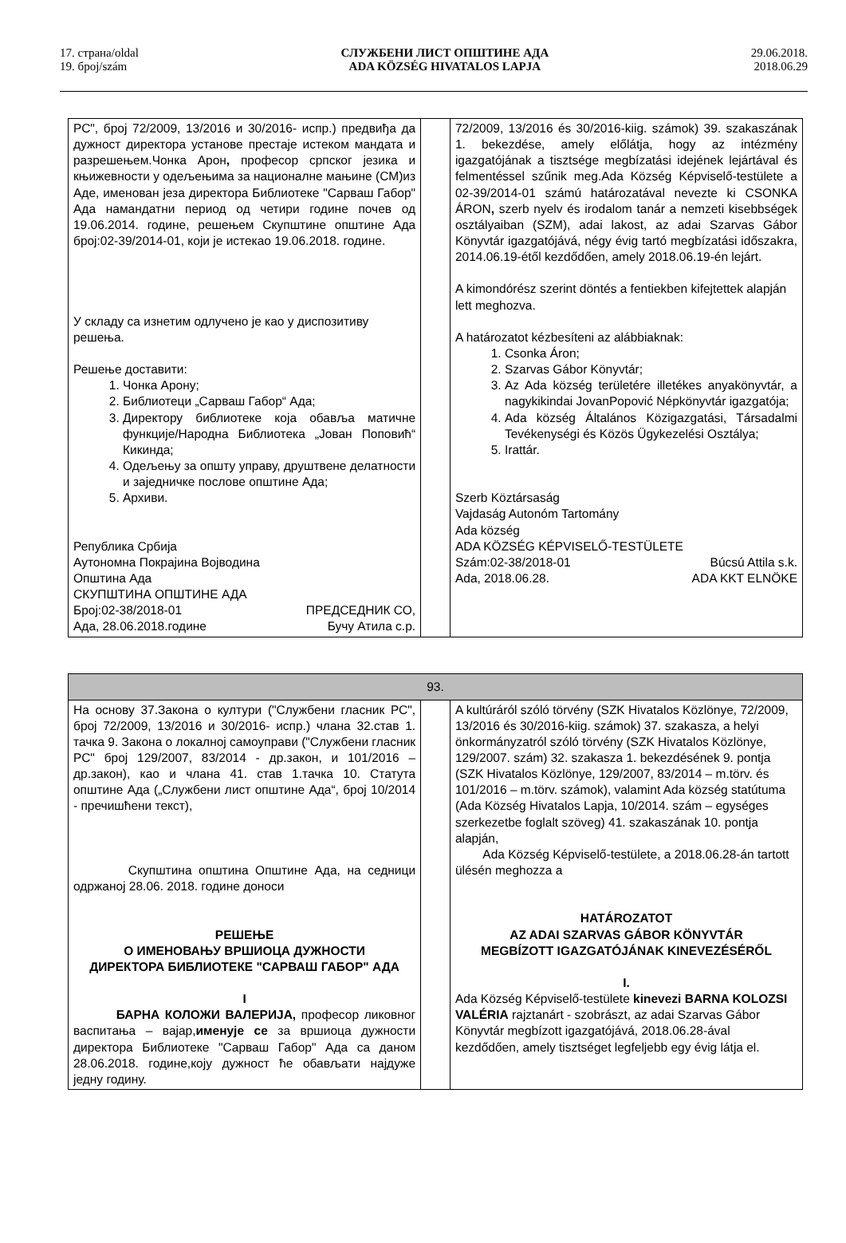17. страна/oldal
19. број/szám
СЛУЖБЕНИ ЛИСТ ОПШТИНЕ АДА
ADA KÖZSÉG HIVATALOS LAPJA
29.06.2018.
2018.06.29
| РС", број 72/2009, 13/2016 и 30/2016- испр.) предвиђа да дужност директора установе престаје истеком мандата и разрешењем.Чонка Арон , професор српског језика и књижевности у одељењима за националне мањине (СМ)из Аде, именован језа директора Библиотеке "Сарваш Габор" Ада намандатни период од четири године почев од 19.06.2014. године, решењем Скупштине општине Ада број:02-39/2014-01, који је истекао 19.06.2018. године. У складу са изнетим одлучено је као у диспозитиву решења. Решење доставити: 1. Чонка Арону; 2. Библиотеци „Сарваш Габор“ Ада; 3. Директору библиотеке која обавља матичне функције/Народна Библиотека „Јован Поповић“ Кикинда; 4. Одељењу за општу управу, друштвене делатности и заједничке послове општине Ада; 5. Архиви. Република Србија Аутономна Покрајина Војводина Општина Ада СКУПШТИНА ОПШТИНЕ АДА Број:02-38/2018-01 ПРЕДСЕДНИК СО, Ада, 28.06.2018.године Бучу Атила с.р. | | 72/2009, 13/2016 és 30/2016-kiig. számok) 39. szakaszának 1. bekezdése, amely előlátja, hogy az intézmény igazgatójának a tisztsége megbízatási idejének lejártával és felmentéssel szűnik meg.Ada Község Képviselő-testülete a 02-39/2014-01 számú határozatával nevezte ki CSONKA ÁRON , szerb nyelv és irodalom tanár a nemzeti kisebbségek osztályaiban (SZM), adai lakost, az adai Szarvas Gábor Könyvtár igazgatójává, négy évig tartó megbízatási időszakra, 2014.06.19-étől kezdődően, amely 2018.06.19-én lejárt. A kimondórész szerint döntés a fentiekben kifejtettek alapján lett meghozva. A határozatot kézbesíteni az alábbiaknak: 1. Csonka Áron; 2. Szarvas Gábor Könyvtár; 3. Az Ada község területére illetékes anyakönyvtár, a nagykikindai JovanPopović Népkönyvtár igazgatója; 4. Ada község Általános Közigazgatási, Társadalmi Tevékenységi és Közös Ügykezelési Osztálya; 5. Irattár. Szerb Köztársaság Vajdaság Autonóm Tartomány Ada község ADA KÖZSÉG KÉPVISELŐ-TESTÜLETE Szám:02-38/2018-01 Búcsú Attila s.k. Ada, 2018.06.28. ADA KKT ELNÖKE |
| 93. | | |
| На основу 37.Закона о култури ("Службени гласник РС", број 72/2009, 13/2016 и 30/2016- испр.) члана 32.став 1. тачка 9. Закона о локалној самоуправи ("Службени гласник РС" број 129/2007, 83/2014 - др.закон, и 101/2016 – др.закон), као и члана 41. став 1.тачка 10. Статута општине Ада („Службени лист општине Ада“, број 10/2014 - пречишћени текст), Скупштина општина Општине Ада, на седници одржаној 28.06. 2018. године доноси РЕШЕЊЕ О ИМЕНОВАЊУ ВРШИОЦА ДУЖНОСТИ ДИРЕКТОРА БИБЛИОТЕКЕ "САРВАШ ГАБОР" АДА I БАРНА КОЛОЖИ ВАЛЕРИЈА, професор ликовног васпитања – вајар, именује се за вршиоца дужности директора Библиотеке "Сарваш Габор" Ада са даном 28.06.2018. године,коју дужност ће обављати најдуже једну годину. | | A kultúráról szóló törvény (SZK Hivatalos Közlönye, 72/2009, 13/2016 és 30/2016-kiig. számok) 37. szakasza, a helyi önkormányzatról szóló törvény (SZK Hivatalos Közlönye, 129/2007. szám) 32. szakasza 1. bekezdésének 9. pontja (SZK Hivatalos Közlönye, 129/2007, 83/2014 – m.törv. és 101/2016 – m.törv. számok), valamint Ada község statútuma (Ada Község Hivatalos Lapja, 10/2014. szám – egységes szerkezetbe foglalt szöveg) 41. szakaszának 10. pontja alapján, Ada Község Képviselő-testülete, a 2018.06.28-án tartott ülésén meghozza a HATÁROZATOT AZ ADAI SZARVAS GÁBOR KÖNYVTÁR MEGBÍZOTT IGAZGATÓJÁNAK KINEVEZÉSÉRŐL I. Ada Község Képviselő-testülete kinevezi BARNA KOLOZSI VALÉRIA rajztanárt - szobrászt, az adai Szarvas Gábor Könyvtár megbízott igazgatójává, 2018.06.28-ával kezdődően, amely tisztséget legfeljebb egy évig látja el. |